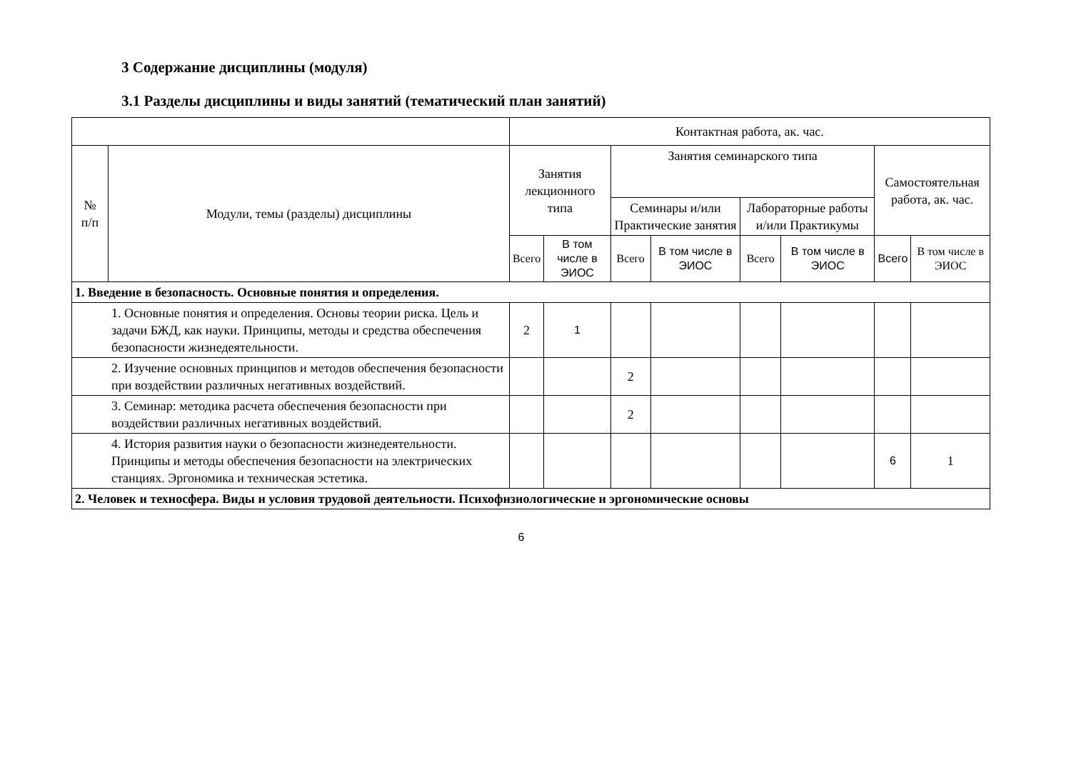3 Содержание дисциплины (модуля)
3.1 Разделы дисциплины и виды занятий (тематический план занятий)
| | | Контактная работа, ак. час. | | | | | | | |
| --- | --- | --- | --- | --- | --- | --- | --- | --- | --- |
| № п/п | Модули, темы (разделы) дисциплины | Занятия лекционного типа | | Занятия семинарского типа | | | | Самостоятельная работа, ак. час. | |
| | | | | Семинары и/или Практические занятия | | Лабораторные работы и/или Практикумы | | | |
| | | Всего | В том числе в ЭИОС | Всего | В том числе в ЭИОС | Всего | В том числе в ЭИОС | Всего | В том числе в ЭИОС |
| 1. Введение в безопасность. Основные понятия и определения. | | | | | | | | | |
| 1. Основные понятия и определения. Основы теории риска. Цель и задачи БЖД, как науки. Принципы, методы и средства обеспечения безопасности жизнедеятельности. | | 2 | 1 | | | | | | |
| 2. Изучение основных принципов и методов обеспечения безопасности при воздействии различных негативных воздействий. | | | | 2 | | | | | |
| 3. Семинар: методика расчета обеспечения безопасности при воздействии различных негативных воздействий. | | | | 2 | | | | | |
| 4. История развития науки о безопасности жизнедеятельности. Принципы и методы обеспечения безопасности на электрических станциях. Эргономика и техническая эстетика. | | | | | | | | 6 | 1 |
| 2. Человек и техносфера. Виды и условия трудовой деятельности. Психофизиологические и эргономические основы | | | | | | | | | |
6